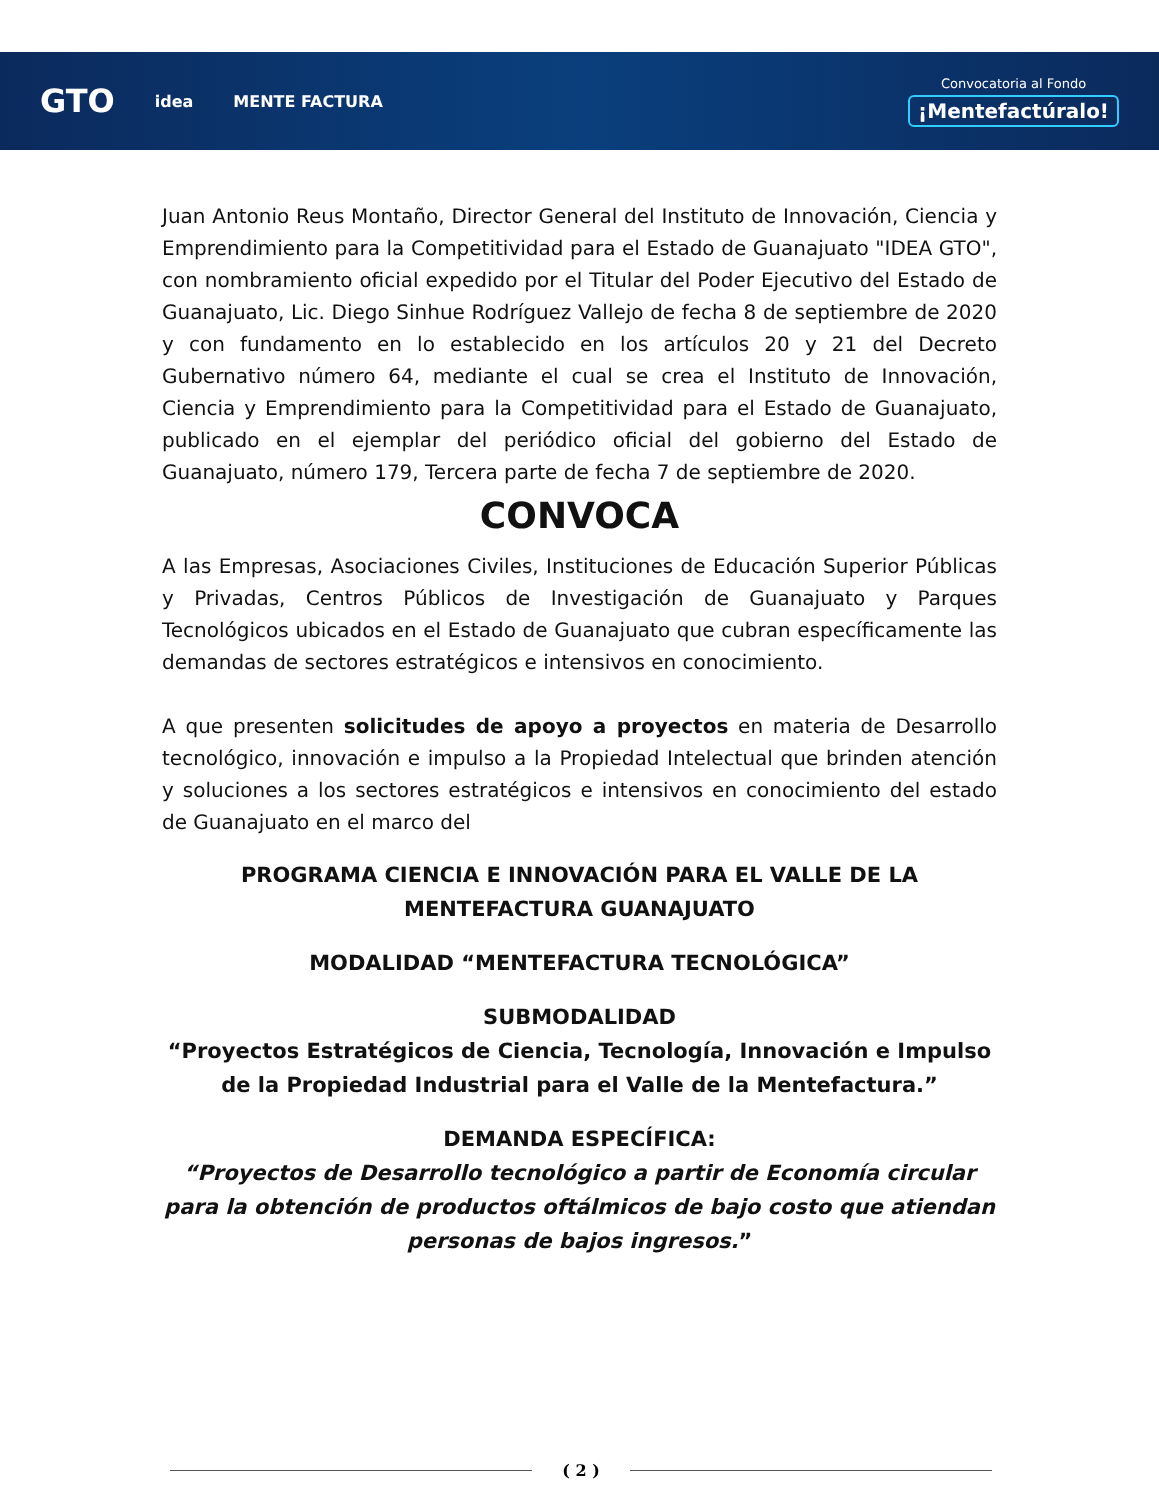GTO idea MENTE FACTURA
Convocatoria al Fondo
¡Mentefactúralo!
Juan Antonio Reus Montaño, Director General del Instituto de Innovación, Ciencia y Emprendimiento para la Competitividad para el Estado de Guanajuato "IDEA GTO", con nombramiento oficial expedido por el Titular del Poder Ejecutivo del Estado de Guanajuato, Lic. Diego Sinhue Rodríguez Vallejo de fecha 8 de septiembre de 2020 y con fundamento en lo establecido en los artículos 20 y 21 del Decreto Gubernativo número 64, mediante el cual se crea el Instituto de Innovación, Ciencia y Emprendimiento para la Competitividad para el Estado de Guanajuato, publicado en el ejemplar del periódico oficial del gobierno del Estado de Guanajuato, número 179, Tercera parte de fecha 7 de septiembre de 2020.
CONVOCA
A las Empresas, Asociaciones Civiles, Instituciones de Educación Superior Públicas y Privadas, Centros Públicos de Investigación de Guanajuato y Parques Tecnológicos ubicados en el Estado de Guanajuato que cubran específicamente las demandas de sectores estratégicos e intensivos en conocimiento.
A que presenten solicitudes de apoyo a proyectos en materia de Desarrollo tecnológico, innovación e impulso a la Propiedad Intelectual que brinden atención y soluciones a los sectores estratégicos e intensivos en conocimiento del estado de Guanajuato en el marco del
PROGRAMA CIENCIA E INNOVACIÓN PARA EL VALLE DE LA
MENTEFACTURA GUANAJUATO
MODALIDAD “MENTEFACTURA TECNOLÓGICA”
SUBMODALIDAD
“Proyectos Estratégicos de Ciencia, Tecnología, Innovación e Impulso de la Propiedad Industrial para el Valle de la Mentefactura.”
DEMANDA ESPECÍFICA:
“Proyectos de Desarrollo tecnológico a partir de Economía circular para la obtención de productos oftálmicos de bajo costo que atiendan personas de bajos ingresos.”
( 2 )